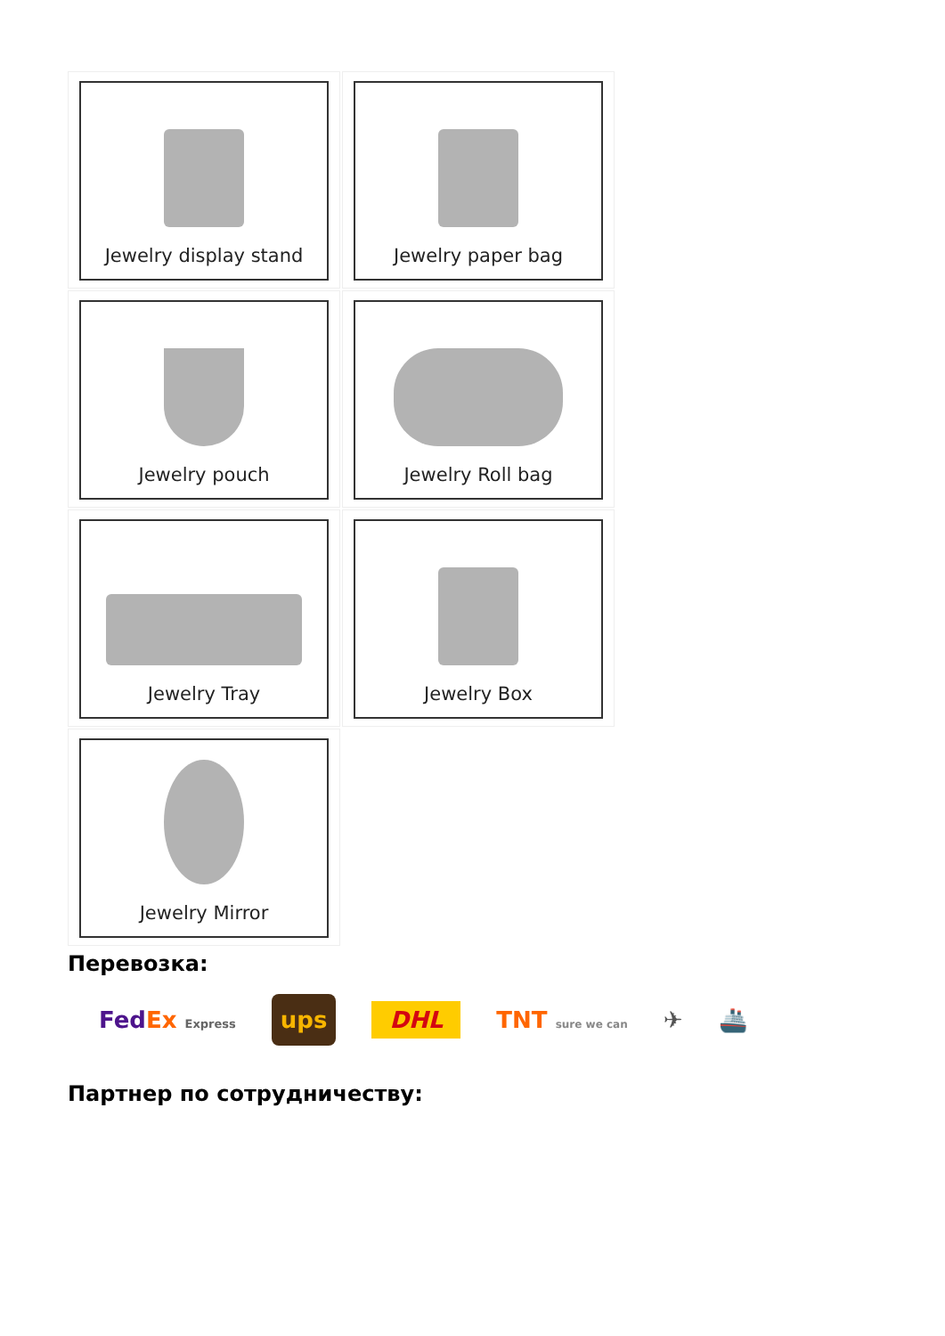Jewelry display stand
Jewelry paper bag
Jewelry pouch
Jewelry Roll bag
Jewelry Tray
Jewelry Box
Jewelry Mirror
Перевозка:
FedEx Express ups DHL TNT sure we can ✈ 🚢
Партнер по сотрудничеству: